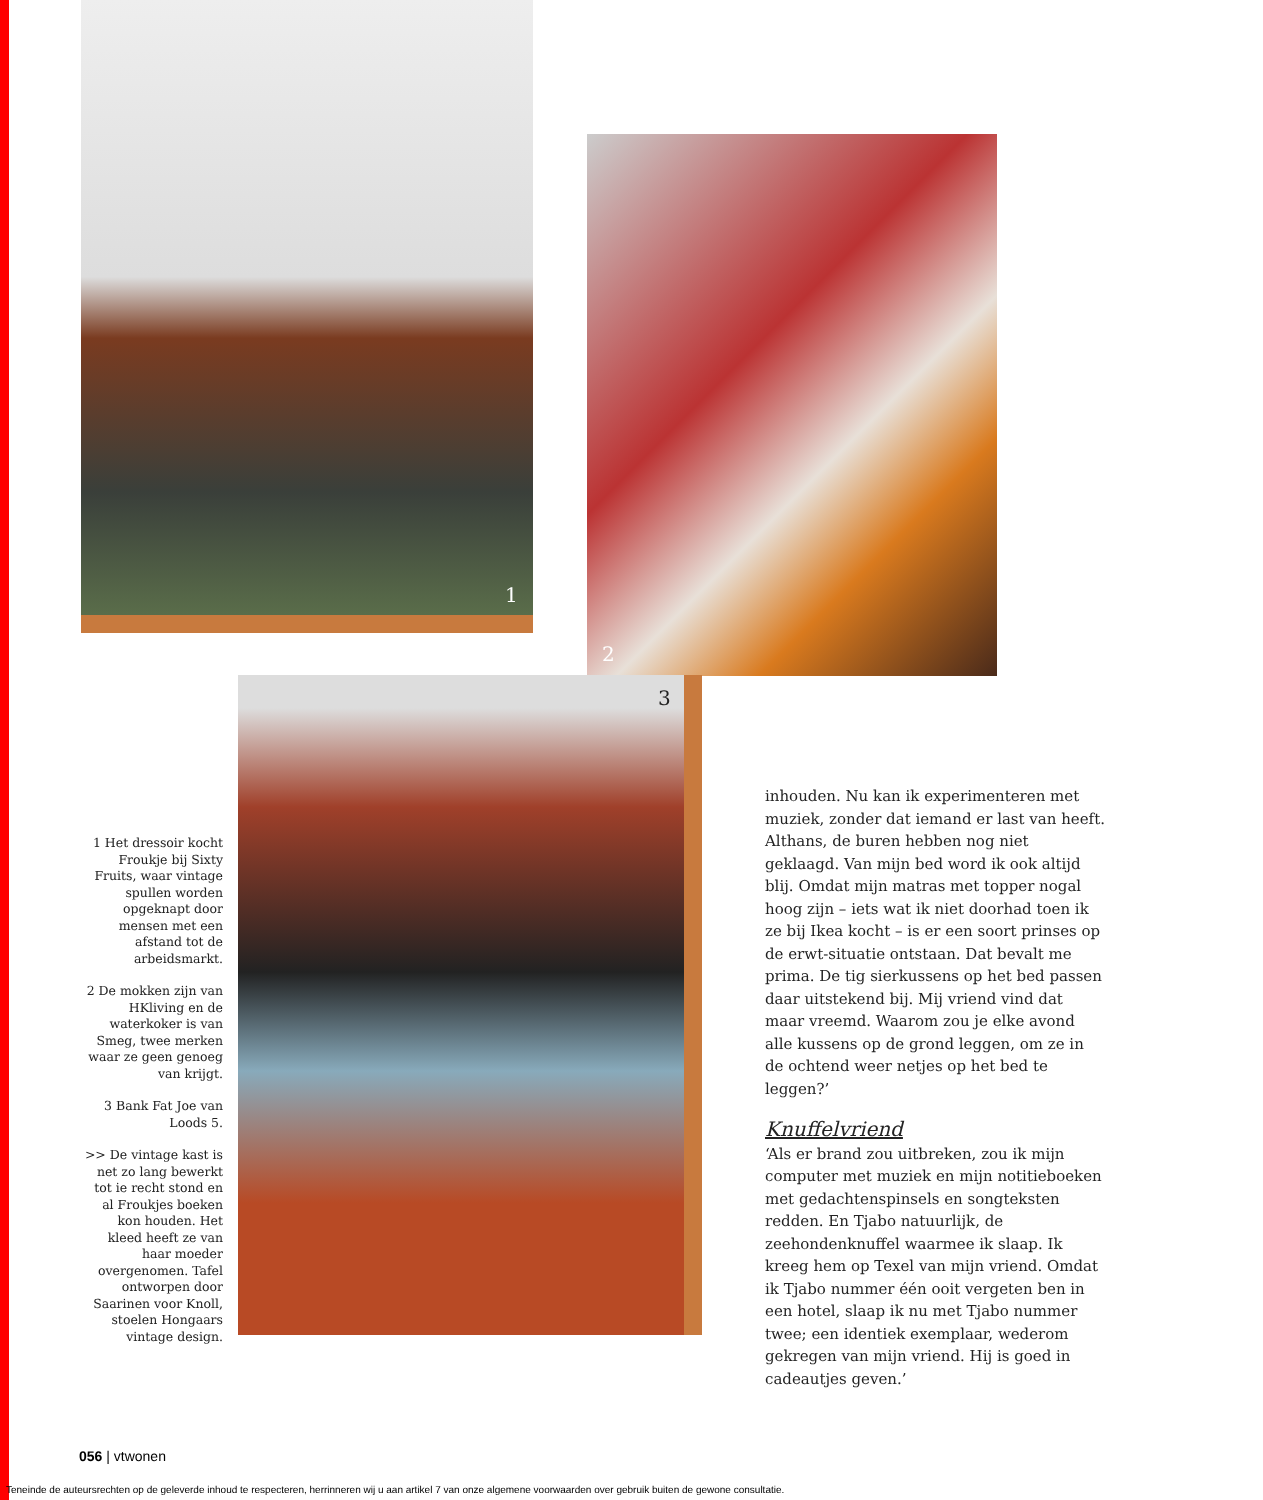1
2
3
1 Het dressoir kocht Froukje bij Sixty Fruits, waar vintage spullen worden opgeknapt door mensen met een afstand tot de arbeidsmarkt.
2 De mokken zijn van HKliving en de waterkoker is van Smeg, twee merken waar ze geen genoeg van krijgt.
3 Bank Fat Joe van Loods 5.
>> De vintage kast is net zo lang bewerkt tot ie recht stond en al Froukjes boeken kon houden. Het kleed heeft ze van haar moeder overgenomen. Tafel ontworpen door Saarinen voor Knoll, stoelen Hongaars vintage design.
inhouden. Nu kan ik experimenteren met muziek, zonder dat iemand er last van heeft. Althans, de buren hebben nog niet geklaagd. Van mijn bed word ik ook altijd blij. Omdat mijn matras met topper nogal hoog zijn – iets wat ik niet doorhad toen ik ze bij Ikea kocht – is er een soort prinses op de erwt-situatie ontstaan. Dat bevalt me prima. De tig sierkussens op het bed passen daar uitstekend bij. Mij vriend vind dat maar vreemd. Waarom zou je elke avond alle kussens op de grond leggen, om ze in de ochtend weer netjes op het bed te leggen?’
Knuffelvriend
‘Als er brand zou uitbreken, zou ik mijn computer met muziek en mijn notitieboeken met gedachtenspinsels en songteksten redden. En Tjabo natuurlijk, de zeehondenknuffel waarmee ik slaap. Ik kreeg hem op Texel van mijn vriend. Omdat ik Tjabo nummer één ooit vergeten ben in een hotel, slaap ik nu met Tjabo nummer twee; een identiek exemplaar, wederom gekregen van mijn vriend. Hij is goed in cadeautjes geven.’
056 | vtwonen
Teneinde de auteursrechten op de geleverde inhoud te respecteren, herrinneren wij u aan artikel 7 van onze algemene voorwaarden over gebruik buiten de gewone consultatie.